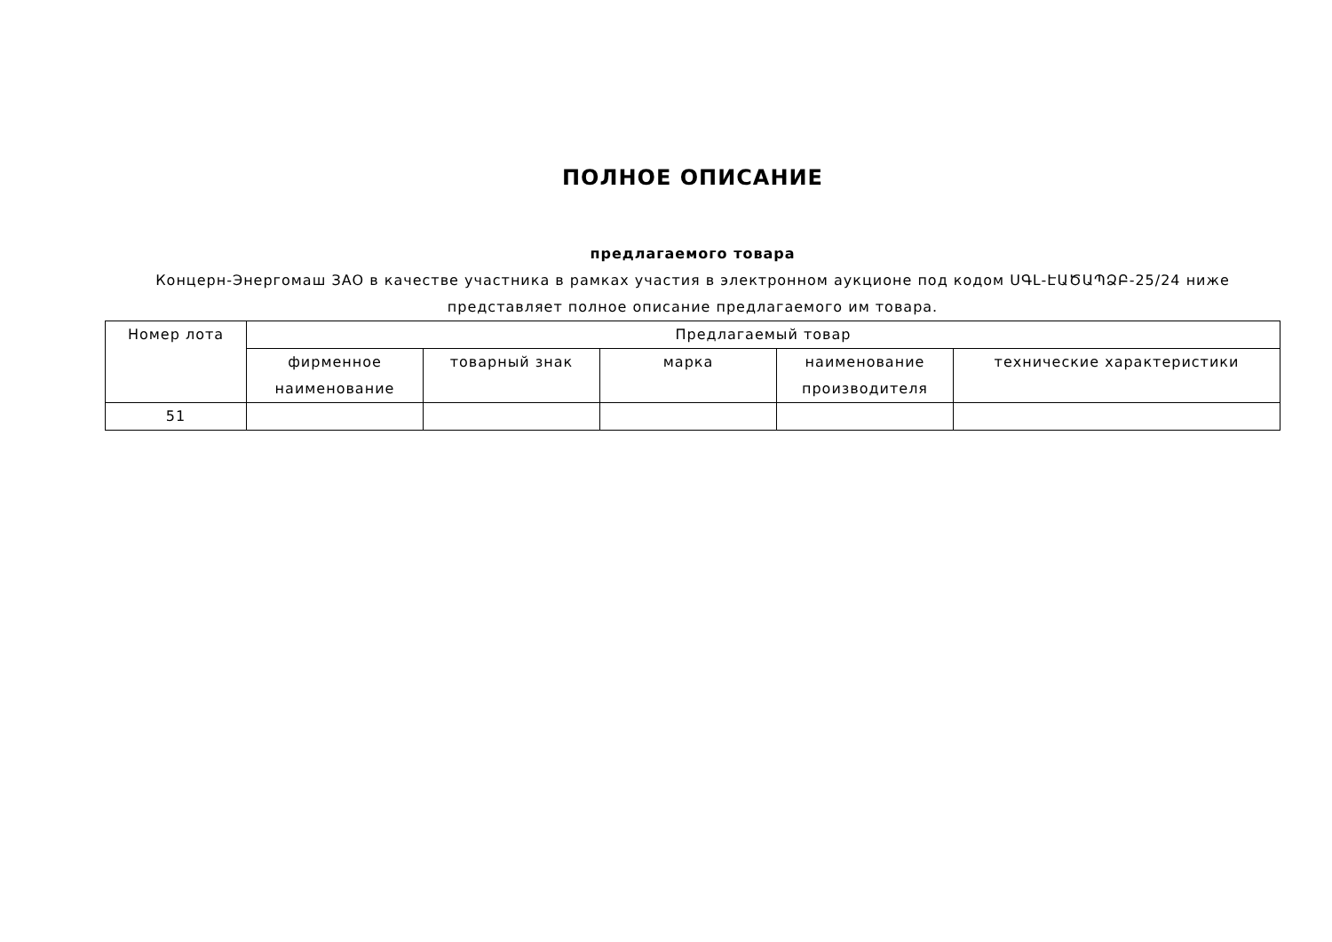ПОЛНОЕ ОПИСАНИЕ
предлагаемого товара
Концерн-Энергомаш ЗАО в качестве участника в рамках участия в электронном аукционе под кодом ՍԳԼ-ԷԱԾԱՊՁԲ-25/24 ниже представляет полное описание предлагаемого им товара.
| Номер лота | Предлагаемый товар | | | | |
| --- | --- | --- | --- | --- | --- |
| | фирменное наименование | товарный знак | марка | наименование производителя | технические характеристики |
| 51 | | | | | |